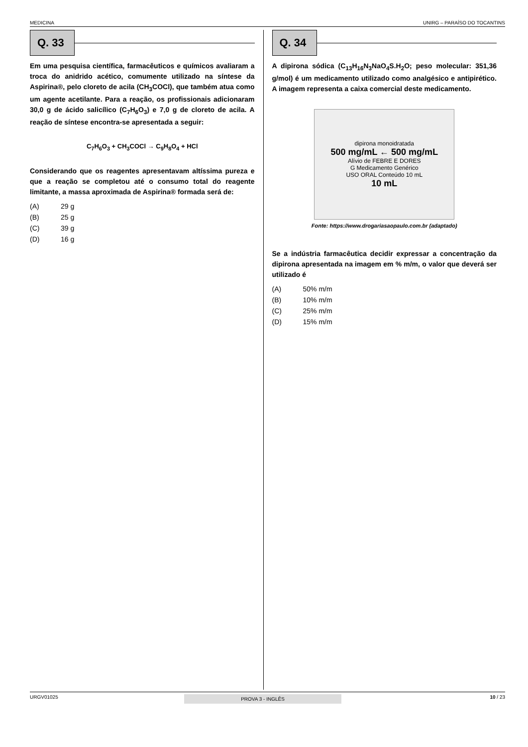MEDICINA UNIRG – PARAÍSO DO TOCANTINS
Q. 33
Em uma pesquisa científica, farmacêuticos e químicos avaliaram a troca do anidrido acético, comumente utilizado na síntese da Aspirina®, pelo cloreto de acila (CH<sub>3</sub>COCl), que também atua como um agente acetilante. Para a reação, os profissionais adicionaram 30,0 g de ácido salicílico (C<sub>7</sub>H<sub>6</sub>O<sub>3</sub>) e 7,0 g de cloreto de acila. A reação de síntese encontra-se apresentada a seguir:
C<sub>7</sub>H<sub>6</sub>O<sub>3</sub> + CH<sub>3</sub>COCl → C<sub>9</sub>H<sub>8</sub>O<sub>4</sub> + HCl
Considerando que os reagentes apresentavam altíssima pureza e que a reação se completou até o consumo total do reagente limitante, a massa aproximada de Aspirina® formada será de:
(A) 29 g
(B) 25 g
(C) 39 g
(D) 16 g
Q. 34
A dipirona sódica (C<sub>13</sub>H<sub>16</sub>N<sub>3</sub>NaO<sub>4</sub>S.H<sub>2</sub>O; peso molecular: 351,36 g/mol) é um medicamento utilizado como analgésico e antipirético. A imagem representa a caixa comercial deste medicamento.
dipirona monoidratada
500 mg/mL ← 500 mg/mL
Alívio de FEBRE E DORES
G Medicamento Genérico
USO ORAL Conteúdo 10 mL
10 mL
Fonte: https://www.drogariasaopaulo.com.br (adaptado)
Se a indústria farmacêutica decidir expressar a concentração da dipirona apresentada na imagem em % m/m, o valor que deverá ser utilizado é
(A) 50% m/m
(B) 10% m/m
(C) 25% m/m
(D) 15% m/m
URGV01025 PROVA 3 - INGLÊS 10 / 23